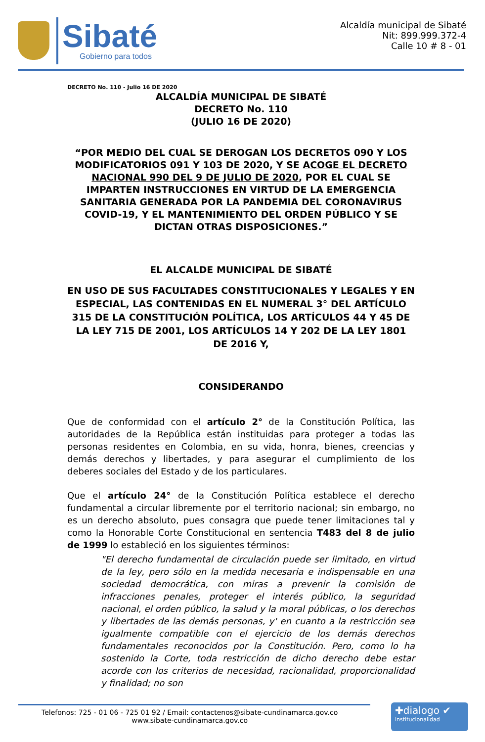Sibaté
Gobierno para todos
Alcaldía municipal de Sibaté
Nit: 899.999.372-4
Calle 10 # 8 - 01
DECRETO No. 110 - Julio 16 DE 2020
ALCALDÍA MUNICIPAL DE SIBATÉ
DECRETO No. 110
(JULIO 16 DE 2020)
“POR MEDIO DEL CUAL SE DEROGAN LOS DECRETOS 090 Y LOS MODIFICATORIOS 091 Y 103 DE 2020, Y SE ACOGE EL DECRETO NACIONAL 990 DEL 9 DE JULIO DE 2020, POR EL CUAL SE IMPARTEN INSTRUCCIONES EN VIRTUD DE LA EMERGENCIA SANITARIA GENERADA POR LA PANDEMIA DEL CORONAVIRUS COVID-19, Y EL MANTENIMIENTO DEL ORDEN PÚBLICO Y SE DICTAN OTRAS DISPOSICIONES.”
EL ALCALDE MUNICIPAL DE SIBATÉ
EN USO DE SUS FACULTADES CONSTITUCIONALES Y LEGALES Y EN ESPECIAL, LAS CONTENIDAS EN EL NUMERAL 3° DEL ARTÍCULO 315 DE LA CONSTITUCIÓN POLÍTICA, LOS ARTÍCULOS 44 Y 45 DE LA LEY 715 DE 2001, LOS ARTÍCULOS 14 Y 202 DE LA LEY 1801 DE 2016 Y,
CONSIDERANDO
Que de conformidad con el artículo 2° de la Constitución Política, las autoridades de la República están instituidas para proteger a todas las personas residentes en Colombia, en su vida, honra, bienes, creencias y demás derechos y libertades, y para asegurar el cumplimiento de los deberes sociales del Estado y de los particulares.
Que el artículo 24° de la Constitución Política establece el derecho fundamental a circular libremente por el territorio nacional; sin embargo, no es un derecho absoluto, pues consagra que puede tener limitaciones tal y como la Honorable Corte Constitucional en sentencia T483 del 8 de julio de 1999 lo estableció en los siguientes términos:
"El derecho fundamental de circulación puede ser limitado, en virtud de la ley, pero sólo en la medida necesaria e indispensable en una sociedad democrática, con miras a prevenir la comisión de infracciones penales, proteger el interés público, la seguridad nacional, el orden público, la salud y la moral públicas, o los derechos y libertades de las demás personas, y' en cuanto a la restricción sea igualmente compatible con el ejercicio de los demás derechos fundamentales reconocidos por la Constitución. Pero, como lo ha sostenido la Corte, toda restricción de dicho derecho debe estar acorde con los criterios de necesidad, racionalidad, proporcionalidad y finalidad; no son
Telefonos: 725 - 01 06 - 725 01 92 / Email: contactenos@sibate-cundinamarca.gov.co
www.sibate-cundinamarca.gov.co
✚dialogo ✔
institucionalidad